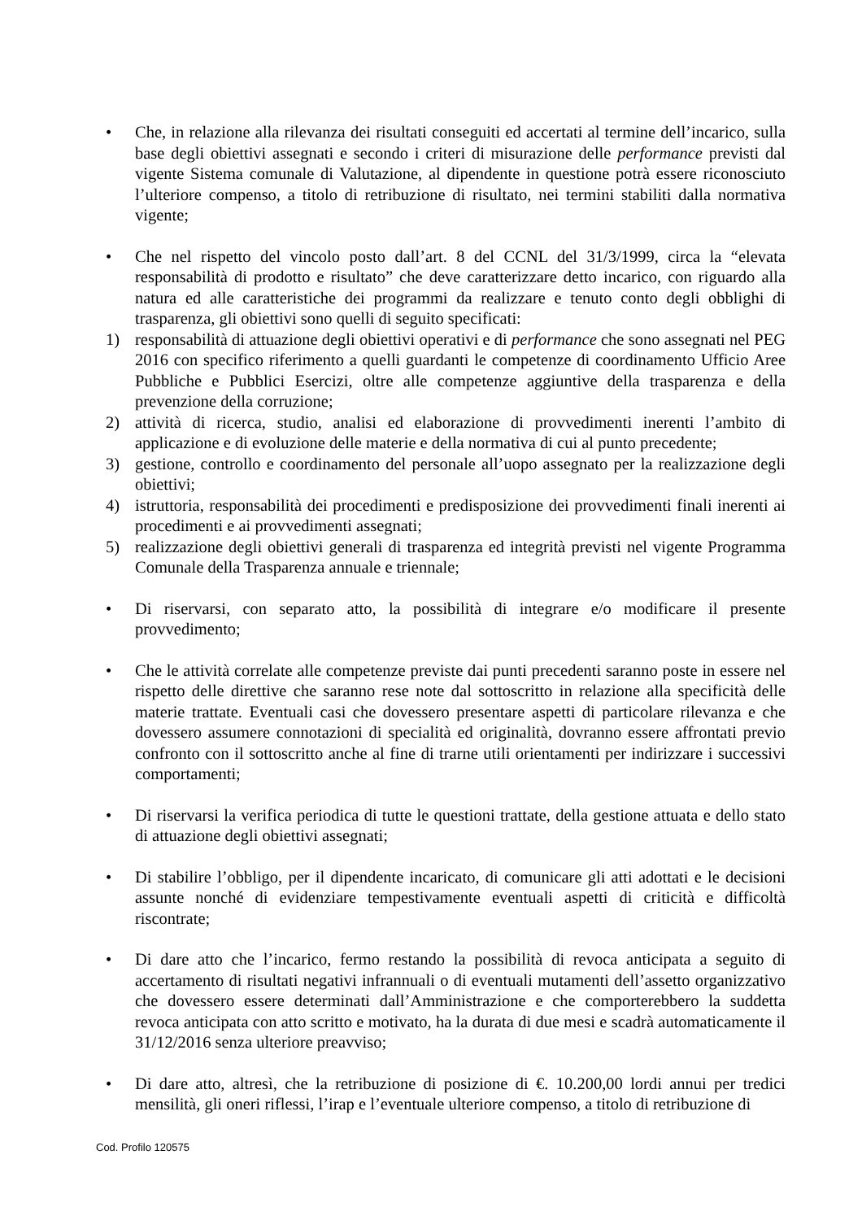• Che, in relazione alla rilevanza dei risultati conseguiti ed accertati al termine dell’incarico, sulla base degli obiettivi assegnati e secondo i criteri di misurazione delle performance previsti dal vigente Sistema comunale di Valutazione, al dipendente in questione potrà essere riconosciuto l’ulteriore compenso, a titolo di retribuzione di risultato, nei termini stabiliti dalla normativa vigente;
• Che nel rispetto del vincolo posto dall’art. 8 del CCNL del 31/3/1999, circa la “elevata responsabilità di prodotto e risultato” che deve caratterizzare detto incarico, con riguardo alla natura ed alle caratteristiche dei programmi da realizzare e tenuto conto degli obblighi di trasparenza, gli obiettivi sono quelli di seguito specificati:
1) responsabilità di attuazione degli obiettivi operativi e di performance che sono assegnati nel PEG 2016 con specifico riferimento a quelli guardanti le competenze di coordinamento Ufficio Aree Pubbliche e Pubblici Esercizi, oltre alle competenze aggiuntive della trasparenza e della prevenzione della corruzione;
2) attività di ricerca, studio, analisi ed elaborazione di provvedimenti inerenti l’ambito di applicazione e di evoluzione delle materie e della normativa di cui al punto precedente;
3) gestione, controllo e coordinamento del personale all’uopo assegnato per la realizzazione degli obiettivi;
4) istruttoria, responsabilità dei procedimenti e predisposizione dei provvedimenti finali inerenti ai procedimenti e ai provvedimenti assegnati;
5) realizzazione degli obiettivi generali di trasparenza ed integrità previsti nel vigente Programma Comunale della Trasparenza annuale e triennale;
• Di riservarsi, con separato atto, la possibilità di integrare e/o modificare il presente provvedimento;
• Che le attività correlate alle competenze previste dai punti precedenti saranno poste in essere nel rispetto delle direttive che saranno rese note dal sottoscritto in relazione alla specificità delle materie trattate. Eventuali casi che dovessero presentare aspetti di particolare rilevanza e che dovessero assumere connotazioni di specialità ed originalità, dovranno essere affrontati previo confronto con il sottoscritto anche al fine di trarne utili orientamenti per indirizzare i successivi comportamenti;
• Di riservarsi la verifica periodica di tutte le questioni trattate, della gestione attuata e dello stato di attuazione degli obiettivi assegnati;
• Di stabilire l’obbligo, per il dipendente incaricato, di comunicare gli atti adottati e le decisioni assunte nonché di evidenziare tempestivamente eventuali aspetti di criticità e difficoltà riscontrate;
• Di dare atto che l’incarico, fermo restando la possibilità di revoca anticipata a seguito di accertamento di risultati negativi infrannuali o di eventuali mutamenti dell’assetto organizzativo che dovessero essere determinati dall’Amministrazione e che comporterebbero la suddetta revoca anticipata con atto scritto e motivato, ha la durata di due mesi e scadrà automaticamente il 31/12/2016 senza ulteriore preavviso;
• Di dare atto, altresì, che la retribuzione di posizione di €. 10.200,00 lordi annui per tredici mensilità, gli oneri riflessi, l’irap e l’eventuale ulteriore compenso, a titolo di retribuzione di
Cod. Profilo 120575